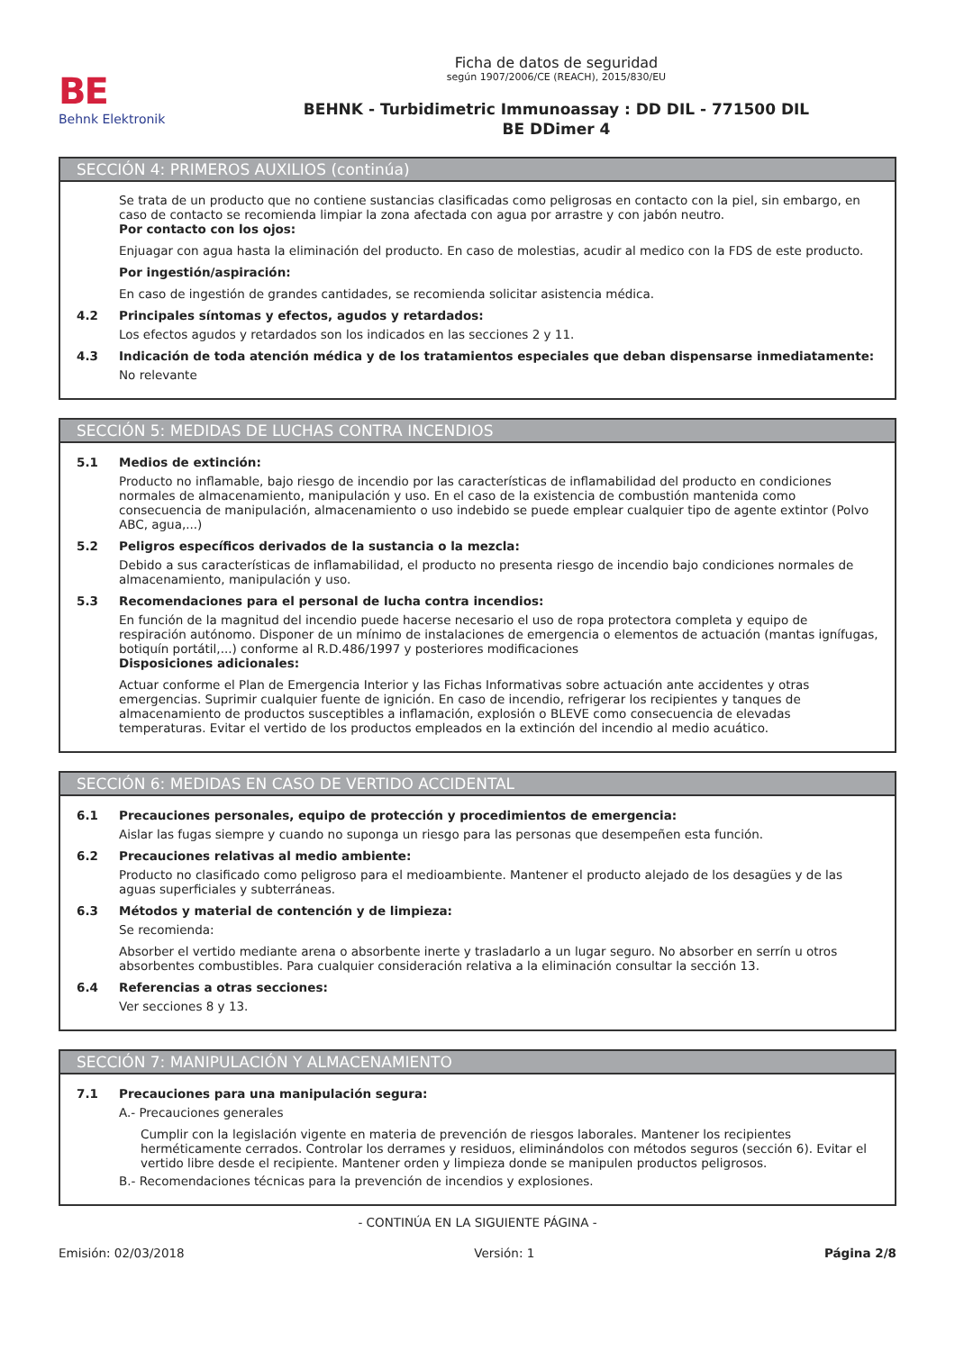BE
Behnk Elektronik
Ficha de datos de seguridad
según 1907/2006/CE (REACH), 2015/830/EU
BEHNK - Turbidimetric Immunoassay : DD DIL - 771500 DIL
BE DDimer 4
SECCIÓN 4: PRIMEROS AUXILIOS (continúa)
Se trata de un producto que no contiene sustancias clasificadas como peligrosas en contacto con la piel, sin embargo, en caso de contacto se recomienda limpiar la zona afectada con agua por arrastre y con jabón neutro.
Por contacto con los ojos:
Enjuagar con agua hasta la eliminación del producto. En caso de molestias, acudir al medico con la FDS de este producto.
Por ingestión/aspiración:
En caso de ingestión de grandes cantidades, se recomienda solicitar asistencia médica.
4.2 Principales síntomas y efectos, agudos y retardados:
Los efectos agudos y retardados son los indicados en las secciones 2 y 11.
4.3 Indicación de toda atención médica y de los tratamientos especiales que deban dispensarse inmediatamente:
No relevante
SECCIÓN 5: MEDIDAS DE LUCHAS CONTRA INCENDIOS
5.1 Medios de extinción:
Producto no inflamable, bajo riesgo de incendio por las características de inflamabilidad del producto en condiciones normales de almacenamiento, manipulación y uso. En el caso de la existencia de combustión mantenida como consecuencia de manipulación, almacenamiento o uso indebido se puede emplear cualquier tipo de agente extintor (Polvo ABC, agua,...)
5.2 Peligros específicos derivados de la sustancia o la mezcla:
Debido a sus características de inflamabilidad, el producto no presenta riesgo de incendio bajo condiciones normales de almacenamiento, manipulación y uso.
5.3 Recomendaciones para el personal de lucha contra incendios:
En función de la magnitud del incendio puede hacerse necesario el uso de ropa protectora completa y equipo de respiración autónomo. Disponer de un mínimo de instalaciones de emergencia o elementos de actuación (mantas ignífugas, botiquín portátil,...) conforme al R.D.486/1997 y posteriores modificaciones
Disposiciones adicionales:
Actuar conforme el Plan de Emergencia Interior y las Fichas Informativas sobre actuación ante accidentes y otras emergencias. Suprimir cualquier fuente de ignición. En caso de incendio, refrigerar los recipientes y tanques de almacenamiento de productos susceptibles a inflamación, explosión o BLEVE como consecuencia de elevadas temperaturas. Evitar el vertido de los productos empleados en la extinción del incendio al medio acuático.
SECCIÓN 6: MEDIDAS EN CASO DE VERTIDO ACCIDENTAL
6.1 Precauciones personales, equipo de protección y procedimientos de emergencia:
Aislar las fugas siempre y cuando no suponga un riesgo para las personas que desempeñen esta función.
6.2 Precauciones relativas al medio ambiente:
Producto no clasificado como peligroso para el medioambiente. Mantener el producto alejado de los desagües y de las aguas superficiales y subterráneas.
6.3 Métodos y material de contención y de limpieza:
Se recomienda:
Absorber el vertido mediante arena o absorbente inerte y trasladarlo a un lugar seguro. No absorber en serrín u otros absorbentes combustibles. Para cualquier consideración relativa a la eliminación consultar la sección 13.
6.4 Referencias a otras secciones:
Ver secciones 8 y 13.
SECCIÓN 7: MANIPULACIÓN Y ALMACENAMIENTO
7.1 Precauciones para una manipulación segura:
A.- Precauciones generales
Cumplir con la legislación vigente en materia de prevención de riesgos laborales. Mantener los recipientes herméticamente cerrados. Controlar los derrames y residuos, eliminándolos con métodos seguros (sección 6). Evitar el vertido libre desde el recipiente. Mantener orden y limpieza donde se manipulen productos peligrosos.
B.- Recomendaciones técnicas para la prevención de incendios y explosiones.
- CONTINÚA EN LA SIGUIENTE PÁGINA -
Emisión: 02/03/2018 Versión: 1 Página 2/8